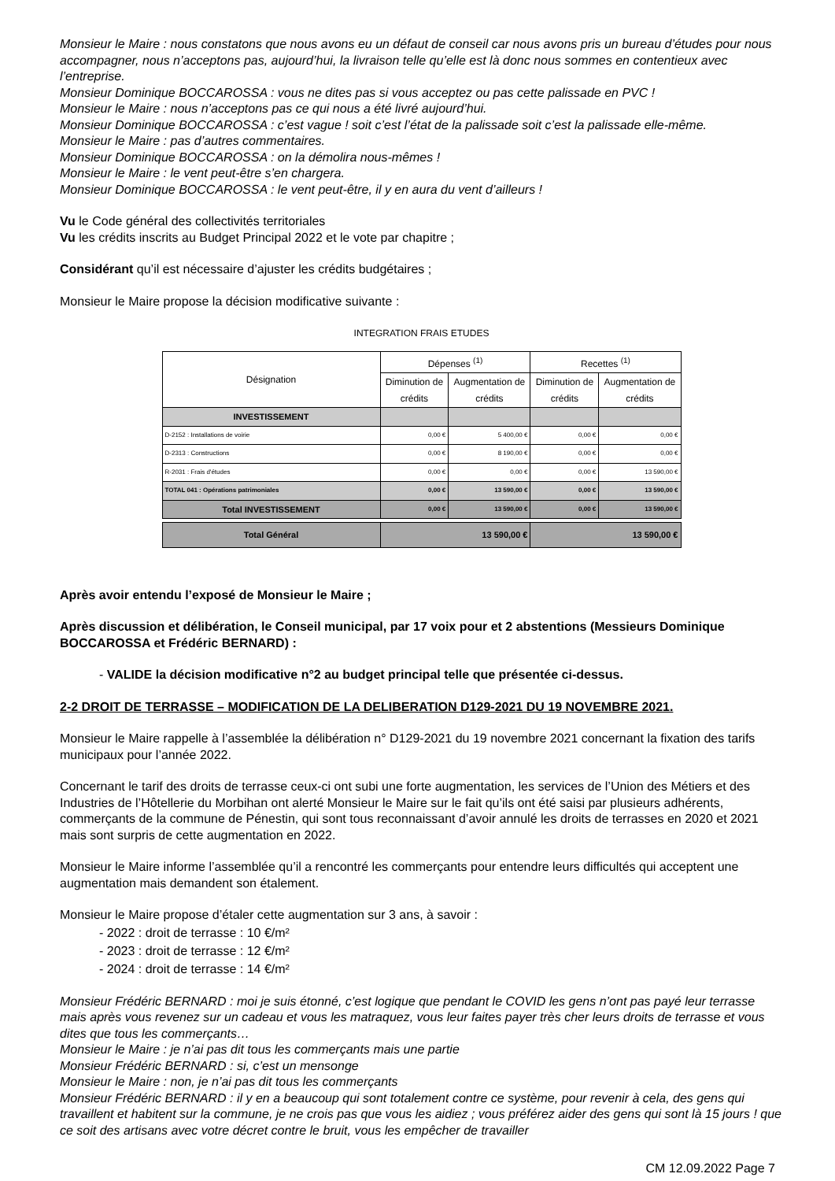Monsieur le Maire : nous constatons que nous avons eu un défaut de conseil car nous avons pris un bureau d’études pour nous accompagner, nous n’acceptons pas, aujourd’hui, la livraison telle qu’elle est là donc nous sommes en contentieux avec l’entreprise.
Monsieur Dominique BOCCAROSSA : vous ne dites pas si vous acceptez ou pas cette palissade en PVC !
Monsieur le Maire : nous n’acceptons pas ce qui nous a été livré aujourd’hui.
Monsieur Dominique BOCCAROSSA : c’est vague ! soit c’est l’état de la palissade soit c’est la palissade elle-même.
Monsieur le Maire : pas d’autres commentaires.
Monsieur Dominique BOCCAROSSA : on la démolira nous-mêmes !
Monsieur le Maire : le vent peut-être s’en chargera.
Monsieur Dominique BOCCAROSSA : le vent peut-être, il y en aura du vent d’ailleurs !
Vu le Code général des collectivités territoriales
Vu les crédits inscrits au Budget Principal 2022 et le vote par chapitre ;
Considérant qu’il est nécessaire d’ajuster les crédits budgétaires ;
Monsieur le Maire propose la décision modificative suivante :
INTEGRATION FRAIS ETUDES
| Désignation | Dépenses <sup>(1)</sup> | | Recettes <sup>(1)</sup> | |
| --- | --- | --- | --- | --- |
| | Diminution de crédits | Augmentation de crédits | Diminution de crédits | Augmentation de crédits |
| INVESTISSEMENT | | | | |
| D-2152 : Installations de voirie | 0,00 € | 5 400,00 € | 0,00 € | 0,00 € |
| D-2313 : Constructions | 0,00 € | 8 190,00 € | 0,00 € | 0,00 € |
| R-2031 : Frais d'études | 0,00 € | 0,00 € | 0,00 € | 13 590,00 € |
| TOTAL 041 : Opérations patrimoniales | 0,00 € | 13 590,00 € | 0,00 € | 13 590,00 € |
| Total INVESTISSEMENT | 0,00 € | 13 590,00 € | 0,00 € | 13 590,00 € |
| Total Général | 13 590,00 € | | 13 590,00 € | |
Après avoir entendu l’exposé de Monsieur le Maire ;
Après discussion et délibération, le Conseil municipal, par 17 voix pour et 2 abstentions (Messieurs Dominique BOCCAROSSA et Frédéric BERNARD) :
- VALIDE la décision modificative n°2 au budget principal telle que présentée ci-dessus.
2-2 DROIT DE TERRASSE – MODIFICATION DE LA DELIBERATION D129-2021 DU 19 NOVEMBRE 2021.
Monsieur le Maire rappelle à l’assemblée la délibération n° D129-2021 du 19 novembre 2021 concernant la fixation des tarifs municipaux pour l’année 2022.
Concernant le tarif des droits de terrasse ceux-ci ont subi une forte augmentation, les services de l’Union des Métiers et des Industries de l’Hôtellerie du Morbihan ont alerté Monsieur le Maire sur le fait qu’ils ont été saisi par plusieurs adhérents, commerçants de la commune de Pénestin, qui sont tous reconnaissant d’avoir annulé les droits de terrasses en 2020 et 2021 mais sont surpris de cette augmentation en 2022.
Monsieur le Maire informe l’assemblée qu’il a rencontré les commerçants pour entendre leurs difficultés qui acceptent une augmentation mais demandent son étalement.
Monsieur le Maire propose d’étaler cette augmentation sur 3 ans, à savoir :
- 2022 : droit de terrasse : 10 €/m²
- 2023 : droit de terrasse : 12 €/m²
- 2024 : droit de terrasse : 14 €/m²
Monsieur Frédéric BERNARD : moi je suis étonné, c’est logique que pendant le COVID les gens n’ont pas payé leur terrasse mais après vous revenez sur un cadeau et vous les matraquez, vous leur faites payer très cher leurs droits de terrasse et vous dites que tous les commerçants…
Monsieur le Maire : je n’ai pas dit tous les commerçants mais une partie
Monsieur Frédéric BERNARD : si, c’est un mensonge
Monsieur le Maire : non, je n’ai pas dit tous les commerçants
Monsieur Frédéric BERNARD : il y en a beaucoup qui sont totalement contre ce système, pour revenir à cela, des gens qui travaillent et habitent sur la commune, je ne crois pas que vous les aidiez ; vous préférez aider des gens qui sont là 15 jours ! que ce soit des artisans avec votre décret contre le bruit, vous les empêcher de travailler
CM 12.09.2022 Page 7